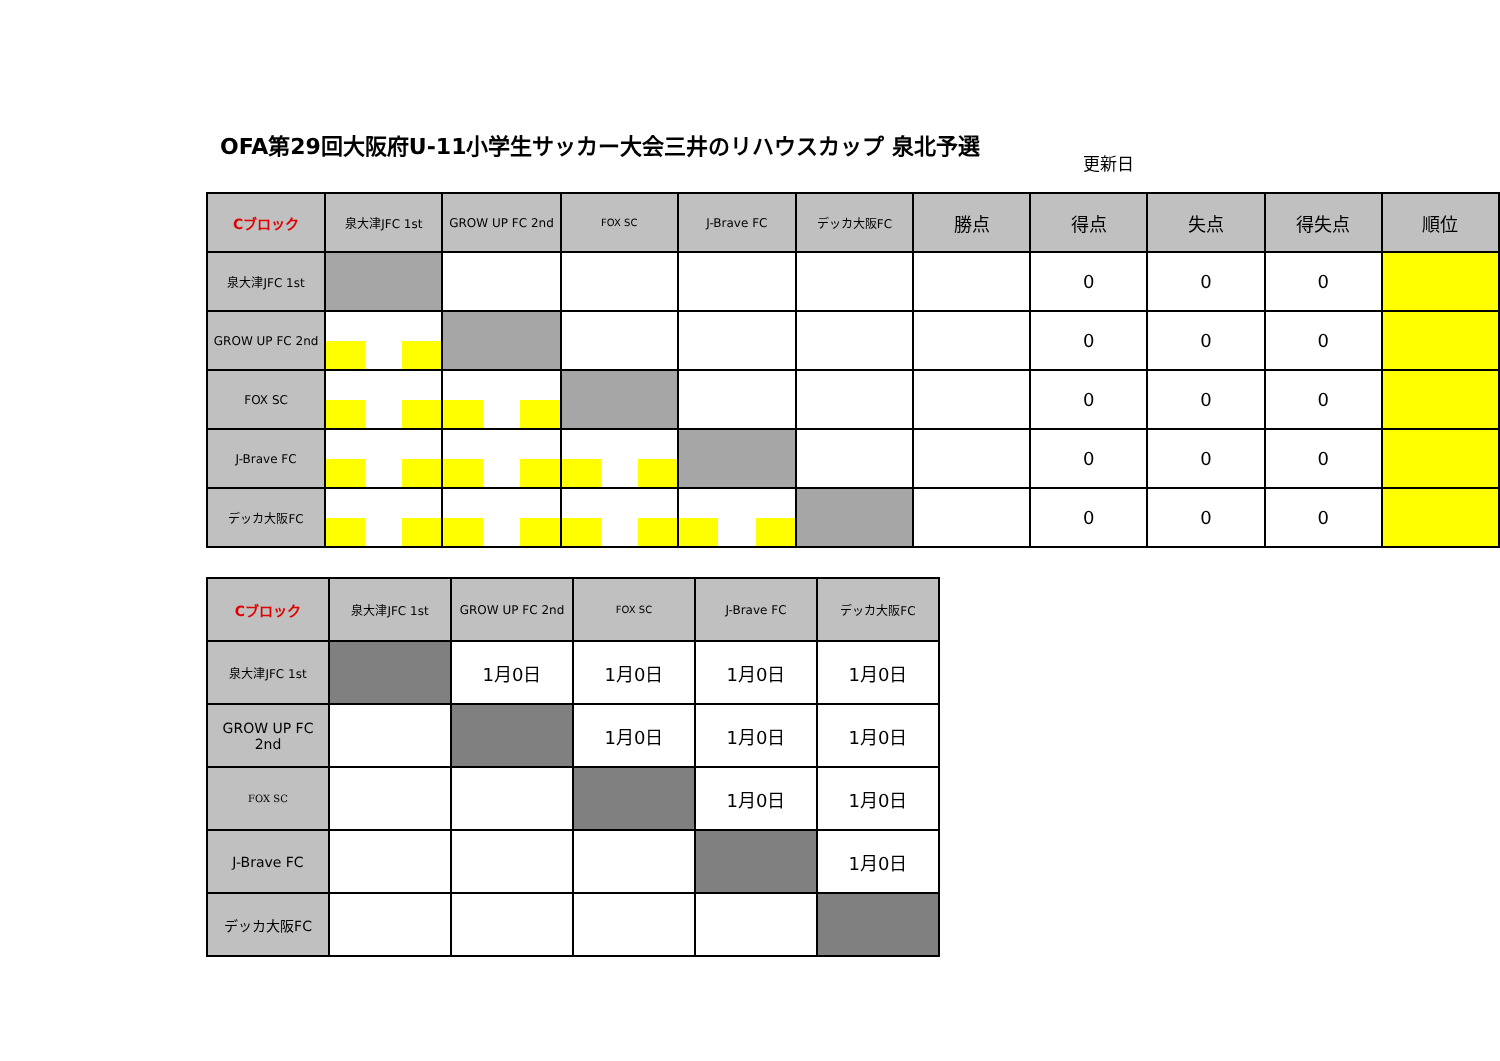OFA第29回大阪府U-11小学生サッカー大会三井のリハウスカップ 泉北予選
更新日
| Cブロック | 泉大津JFC 1st | GROW UP FC 2nd | FOX SC | J-Brave FC | デッカ大阪FC | 勝点 | 得点 | 失点 | 得失点 | 順位 |
| --- | --- | --- | --- | --- | --- | --- | --- | --- | --- | --- |
| 泉大津JFC 1st | | | | | | | 0 | 0 | 0 | |
| GROW UP FC 2nd | | | | | | | 0 | 0 | 0 | |
| FOX SC | | | | | | | 0 | 0 | 0 | |
| J-Brave FC | | | | | | | 0 | 0 | 0 | |
| デッカ大阪FC | | | | | | | 0 | 0 | 0 | |
| Cブロック | 泉大津JFC 1st | GROW UP FC 2nd | FOX SC | J-Brave FC | デッカ大阪FC |
| --- | --- | --- | --- | --- | --- |
| 泉大津JFC 1st | | 1月0日 | 1月0日 | 1月0日 | 1月0日 |
| GROW UP FC 2nd | | | 1月0日 | 1月0日 | 1月0日 |
| FOX SC | | | | 1月0日 | 1月0日 |
| J-Brave FC | | | | | 1月0日 |
| デッカ大阪FC | | | | | |